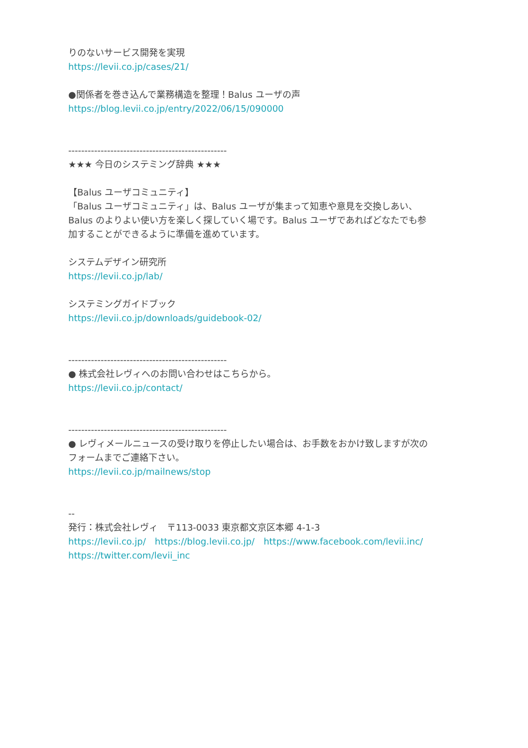りのないサービス開発を実現
https://levii.co.jp/cases/21/
●関係者を巻き込んで業務構造を整理！Balus ユーザの声
https://blog.levii.co.jp/entry/2022/06/15/090000
-------------------------------------------------
★★★ 今日のシステミング辞典 ★★★
【Balus ユーザコミュニティ】
「Balus ユーザコミュニティ」は、Balus ユーザが集まって知恵や意見を交換しあい、
Balus のよりよい使い方を楽しく探していく場です。Balus ユーザであればどなたでも参
加することができるように準備を進めています。
システムデザイン研究所
https://levii.co.jp/lab/
システミングガイドブック
https://levii.co.jp/downloads/guidebook-02/
-------------------------------------------------
● 株式会社レヴィへのお問い合わせはこちらから。
https://levii.co.jp/contact/
-------------------------------------------------
● レヴィメールニュースの受け取りを停止したい場合は、お手数をおかけ致しますが次の
フォームまでご連絡下さい。
https://levii.co.jp/mailnews/stop
--
発行：株式会社レヴィ　〒113-0033 東京都文京区本郷 4-1-3
https://levii.co.jp/　https://blog.levii.co.jp/　https://www.facebook.com/levii.inc/
https://twitter.com/levii_inc